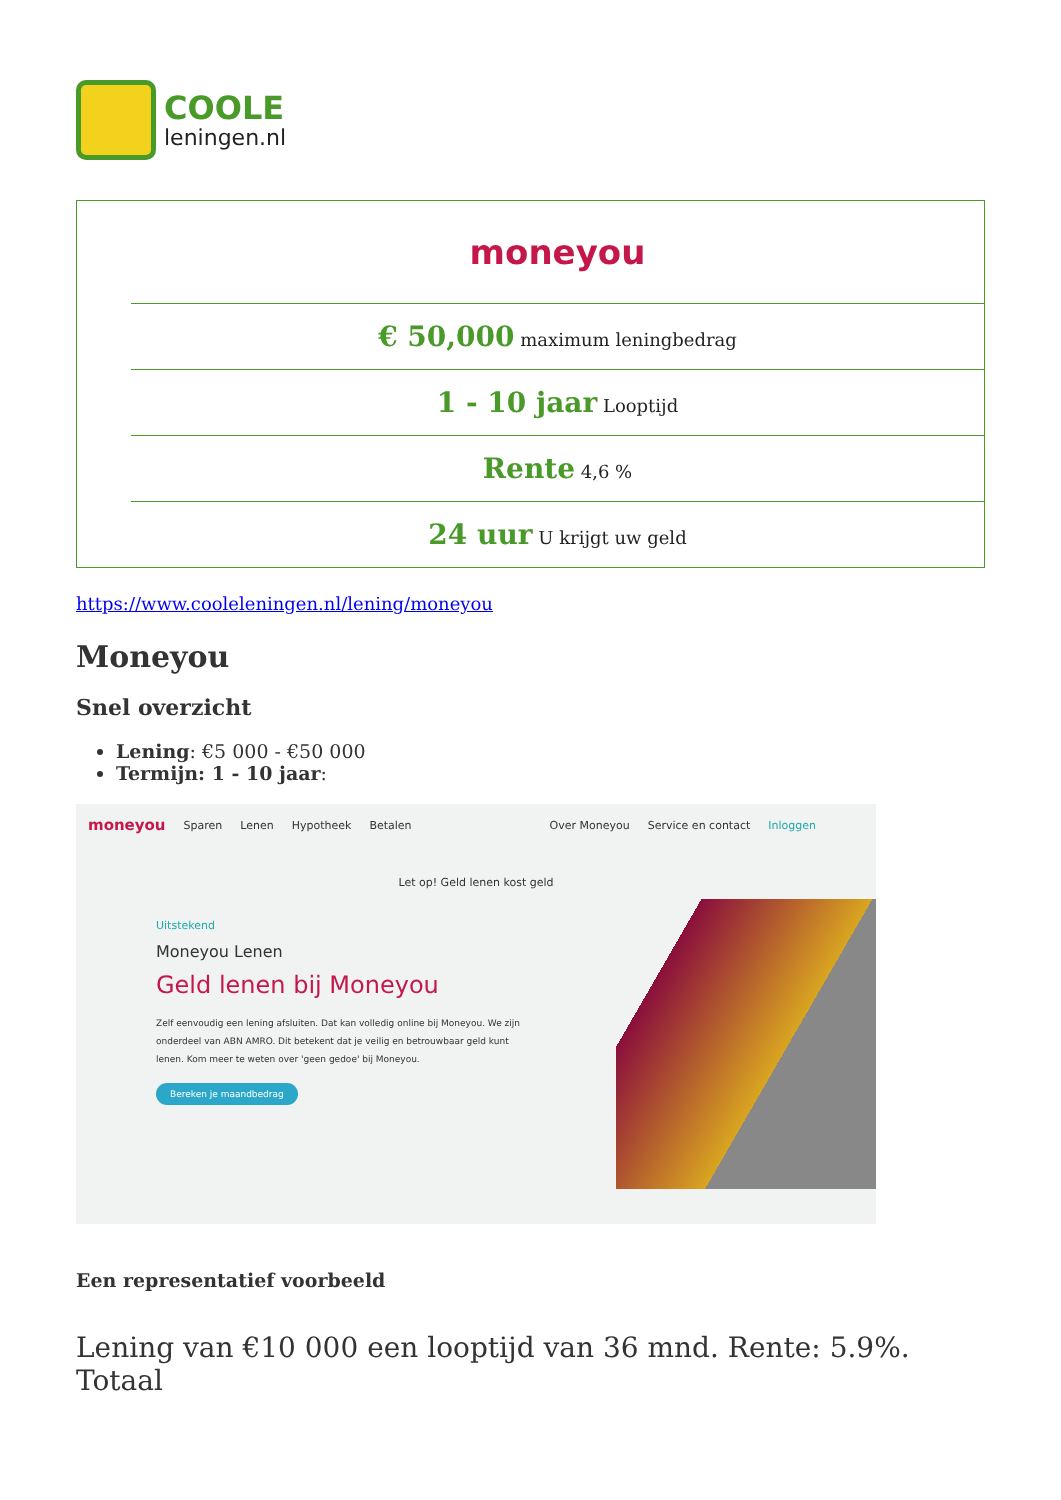COOLE
leningen.nl
| | moneyou |
| | € 50,000 maximum leningbedrag |
| | 1 - 10 jaar Looptijd |
| | Rente 4,6 % |
| | 24 uur U krijgt uw geld |
https://www.cooleleningen.nl/lening/moneyou
Moneyou
Snel overzicht
Lening: €5 000 - €50 000
Termijn: 1 - 10 jaar:
moneyou Sparen Lenen Hypotheek Betalen Over Moneyou Service en contact Inloggen
Let op! Geld lenen kost geld
Uitstekend
Moneyou Lenen
Geld lenen bij Moneyou
Zelf eenvoudig een lening afsluiten. Dat kan volledig online bij Moneyou. We zijn onderdeel van ABN AMRO. Dit betekent dat je veilig en betrouwbaar geld kunt lenen. Kom meer te weten over 'geen gedoe' bij Moneyou.
Bereken je maandbedrag
Een representatief voorbeeld
Lening van €10 000 een looptijd van 36 mnd. Rente: 5.9%. Totaal